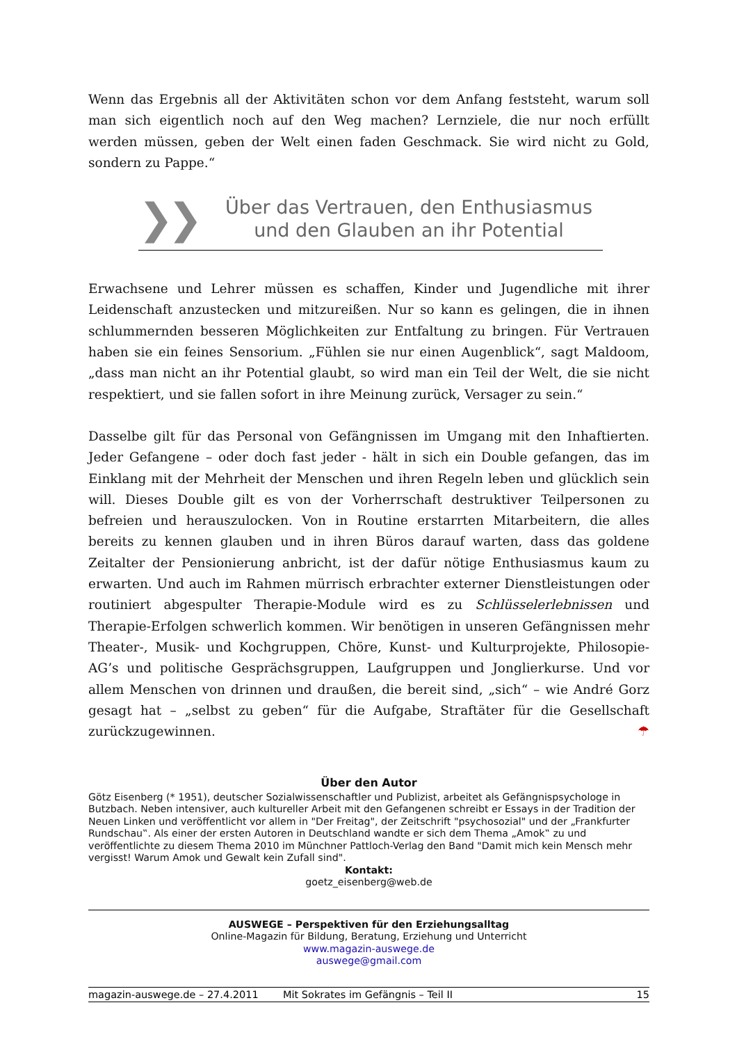Wenn das Ergebnis all der Aktivitäten schon vor dem Anfang feststeht, warum soll man sich eigentlich noch auf den Weg machen? Lernziele, die nur noch erfüllt werden müssen, geben der Welt einen faden Geschmack. Sie wird nicht zu Gold, sondern zu Pappe.“
❯❯
Über das Vertrauen, den Enthusiasmus
und den Glauben an ihr Potential
Erwachsene und Lehrer müssen es schaffen, Kinder und Jugendliche mit ihrer Leidenschaft anzustecken und mitzureißen. Nur so kann es gelingen, die in ihnen schlummernden besseren Möglichkeiten zur Entfaltung zu bringen. Für Vertrauen haben sie ein feines Sensorium. „Fühlen sie nur einen Augenblick“, sagt Maldoom, „dass man nicht an ihr Potential glaubt, so wird man ein Teil der Welt, die sie nicht respektiert, und sie fallen sofort in ihre Meinung zurück, Versager zu sein.“
Dasselbe gilt für das Personal von Gefängnissen im Umgang mit den Inhaftierten. Jeder Gefangene – oder doch fast jeder - hält in sich ein Double gefangen, das im Einklang mit der Mehrheit der Menschen und ihren Regeln leben und glücklich sein will. Dieses Double gilt es von der Vorherrschaft destruktiver Teilpersonen zu befreien und herauszulocken. Von in Routine erstarrten Mitarbeitern, die alles bereits zu kennen glauben und in ihren Büros darauf warten, dass das goldene Zeitalter der Pensionierung anbricht, ist der dafür nötige Enthusiasmus kaum zu erwarten. Und auch im Rahmen mürrisch erbrachter externer Dienstleistungen oder routiniert abgespulter Therapie-Module wird es zu Schlüsselerlebnissen und Therapie-Erfolgen schwerlich kommen. Wir benötigen in unseren Gefängnissen mehr Theater-, Musik- und Kochgruppen, Chöre, Kunst- und Kulturprojekte, Philosopie-AG’s und politische Gesprächsgruppen, Laufgruppen und Jonglierkurse. Und vor allem Menschen von drinnen und draußen, die bereit sind, „sich“ – wie André Gorz gesagt hat – „selbst zu geben“ für die Aufgabe, Straftäter für die Gesellschaft zurückzugewinnen. ☂
Über den Autor
Götz Eisenberg (* 1951), deutscher Sozialwissenschaftler und Publizist, arbeitet als Gefängnispsychologe in Butzbach. Neben intensiver, auch kultureller Arbeit mit den Gefangenen schreibt er Essays in der Tradition der Neuen Linken und veröffentlicht vor allem in "Der Freitag", der Zeitschrift "psychosozial" und der „Frankfurter Rundschau‟. Als einer der ersten Autoren in Deutschland wandte er sich dem Thema „Amok‟ zu und veröffentlichte zu diesem Thema 2010 im Münchner Pattloch-Verlag den Band "Damit mich kein Mensch mehr vergisst! Warum Amok und Gewalt kein Zufall sind".
Kontakt:
goetz_eisenberg@web.de
AUSWEGE – Perspektiven für den Erziehungsalltag
Online-Magazin für Bildung, Beratung, Erziehung und Unterricht
www.magazin-auswege.de
auswege@gmail.com
magazin-auswege.de – 27.4.2011 Mit Sokrates im Gefängnis – Teil II 15